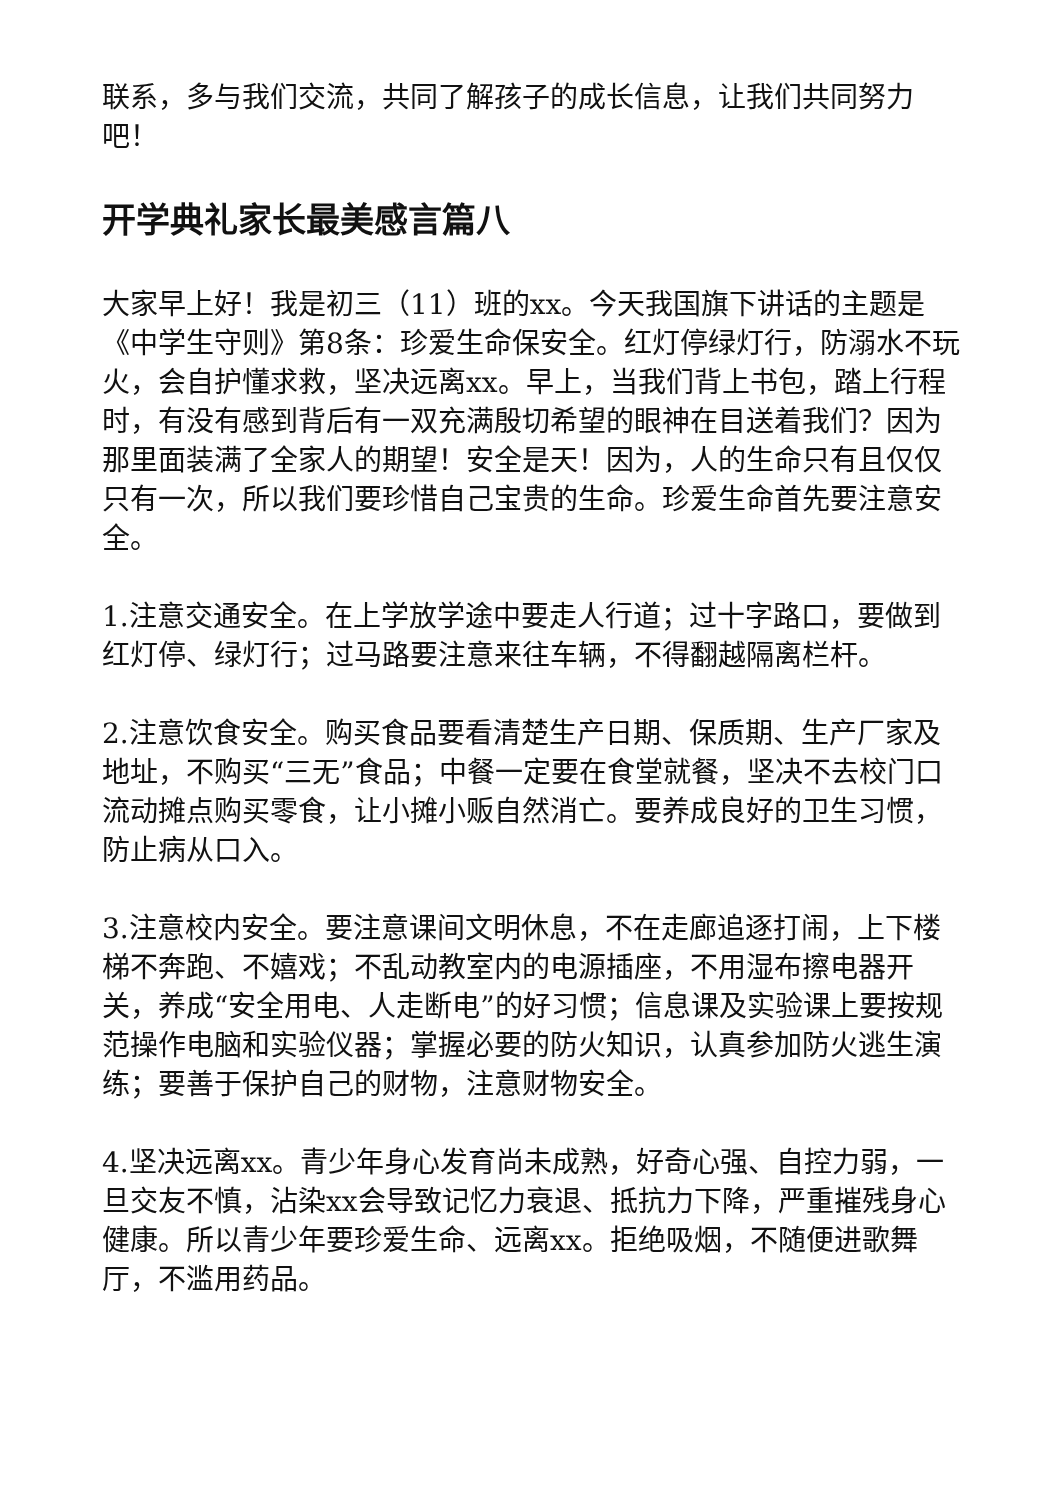联系，多与我们交流，共同了解孩子的成长信息，让我们共同努力吧！
开学典礼家长最美感言篇八
大家早上好！我是初三（11）班的xx。今天我国旗下讲话的主题是《中学生守则》第8条：珍爱生命保安全。红灯停绿灯行，防溺水不玩火，会自护懂求救，坚决远离xx。早上，当我们背上书包，踏上行程时，有没有感到背后有一双充满殷切希望的眼神在目送着我们？因为那里面装满了全家人的期望！安全是天！因为，人的生命只有且仅仅只有一次，所以我们要珍惜自己宝贵的生命。珍爱生命首先要注意安全。
1.注意交通安全。在上学放学途中要走人行道；过十字路口，要做到红灯停、绿灯行；过马路要注意来往车辆，不得翻越隔离栏杆。
2.注意饮食安全。购买食品要看清楚生产日期、保质期、生产厂家及地址，不购买“三无”食品；中餐一定要在食堂就餐，坚决不去校门口流动摊点购买零食，让小摊小贩自然消亡。要养成良好的卫生习惯，防止病从口入。
3.注意校内安全。要注意课间文明休息，不在走廊追逐打闹，上下楼梯不奔跑、不嬉戏；不乱动教室内的电源插座，不用湿布擦电器开关，养成“安全用电、人走断电”的好习惯；信息课及实验课上要按规范操作电脑和实验仪器；掌握必要的防火知识，认真参加防火逃生演练；要善于保护自己的财物，注意财物安全。
4.坚决远离xx。青少年身心发育尚未成熟，好奇心强、自控力弱，一旦交友不慎，沾染xx会导致记忆力衰退、抵抗力下降，严重摧残身心健康。所以青少年要珍爱生命、远离xx。拒绝吸烟，不随便进歌舞厅，不滥用药品。